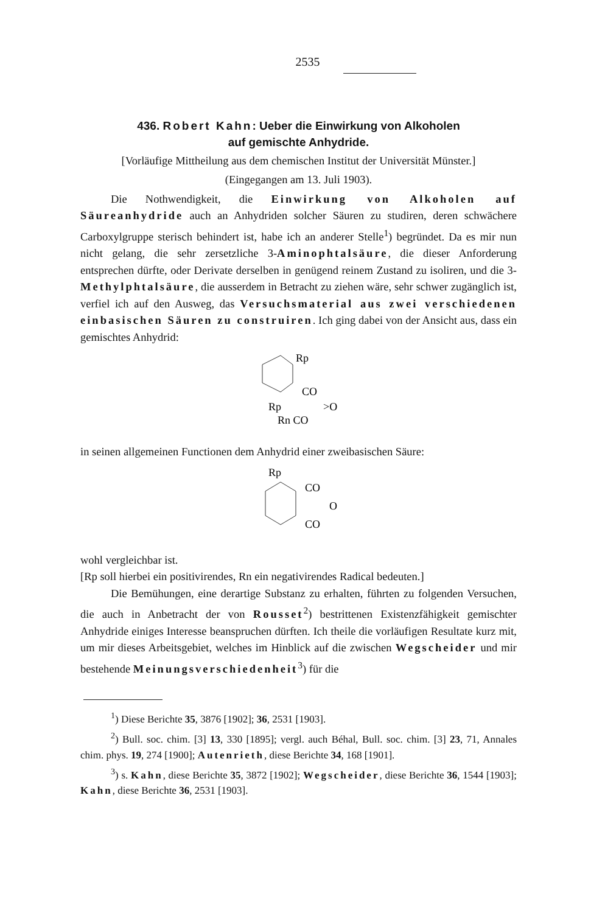2535
436. Robert Kahn: Ueber die Einwirkung von Alkoholen
auf gemischte Anhydride.
[Vorläufige Mittheilung aus dem chemischen Institut der Universität Münster.]
(Eingegangen am 13. Juli 1903).
Die Nothwendigkeit, die Einwirkung von Alkoholen auf Säureanhydride auch an Anhydriden solcher Säuren zu studiren, deren schwächere Carboxylgruppe sterisch behindert ist, habe ich an anderer Stelle<sup>1</sup>) begründet. Da es mir nun nicht gelang, die sehr zersetzliche 3-Aminophtalsäure, die dieser Anforderung entsprechen dürfte, oder Derivate derselben in genügend reinem Zustand zu isoliren, und die 3-Methylphtalsäure, die ausserdem in Betracht zu ziehen wäre, sehr schwer zugänglich ist, verfiel ich auf den Ausweg, das Versuchsmaterial aus zwei verschiedenen einbasischen Säuren zu construiren. Ich ging dabei von der Ansicht aus, dass ein gemischtes Anhydrid:
Rp
CO
Rp
>O
Rn CO
in seinen allgemeinen Functionen dem Anhydrid einer zweibasischen Säure:
Rp
CO
O
CO
wohl vergleichbar ist.
[Rp soll hierbei ein positivirendes, Rn ein negativirendes Radical bedeuten.]
Die Bemühungen, eine derartige Substanz zu erhalten, führten zu folgenden Versuchen, die auch in Anbetracht der von Rousset<sup>2</sup>) bestrittenen Existenzfähigkeit gemischter Anhydride einiges Interesse beanspruchen dürften. Ich theile die vorläufigen Resultate kurz mit, um mir dieses Arbeitsgebiet, welches im Hinblick auf die zwischen Wegscheider und mir bestehende Meinungsverschiedenheit<sup>3</sup>) für die
<sup>1</sup>) Diese Berichte 35, 3876 [1902]; 36, 2531 [1903].
<sup>2</sup>) Bull. soc. chim. [3] 13, 330 [1895]; vergl. auch Béhal, Bull. soc. chim. [3] 23, 71, Annales chim. phys. 19, 274 [1900]; Autenrieth, diese Berichte 34, 168 [1901].
<sup>3</sup>) s. Kahn, diese Berichte 35, 3872 [1902]; Wegscheider, diese Berichte 36, 1544 [1903]; Kahn, diese Berichte 36, 2531 [1903].